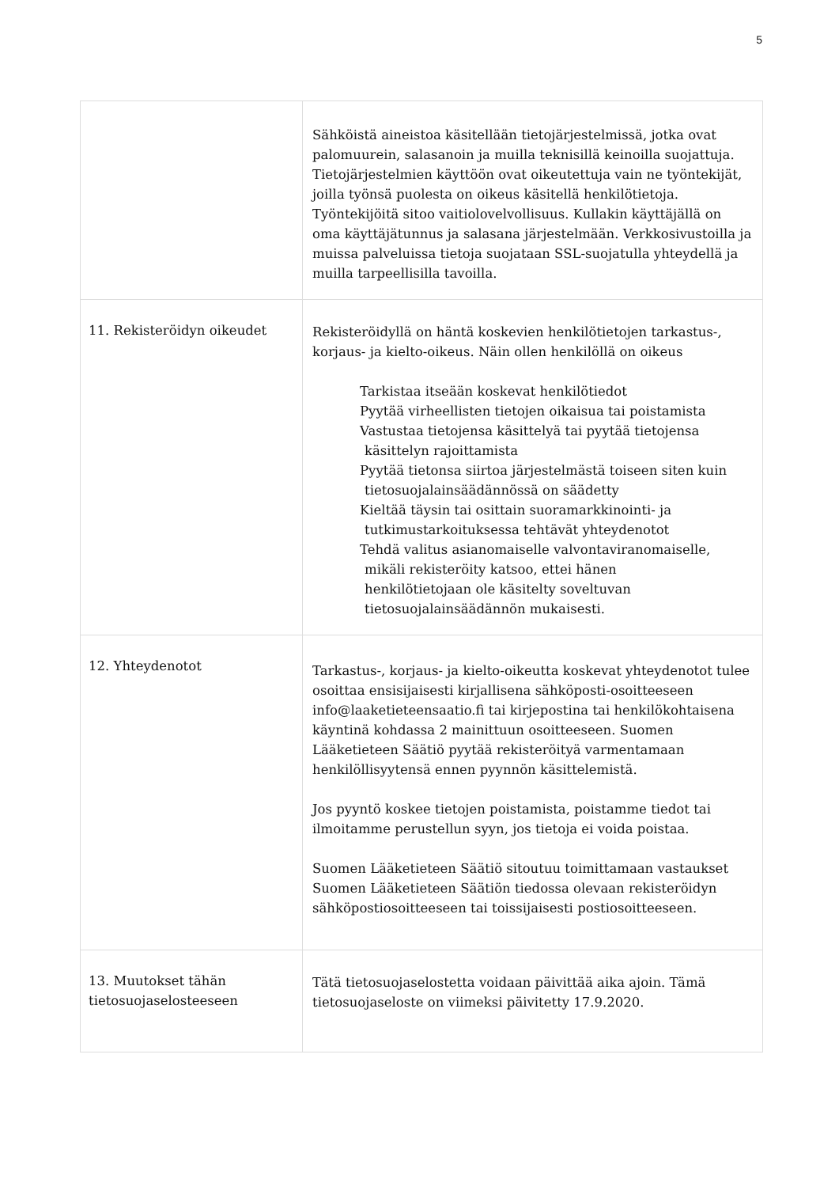5
| | Sähköistä aineistoa käsitellään tietojärjestelmissä, jotka ovat palomuurein, salasanoin ja muilla teknisillä keinoilla suojattuja. Tietojärjestelmien käyttöön ovat oikeutettuja vain ne työntekijät, joilla työnsä puolesta on oikeus käsitellä henkilötietoja. Työntekijöitä sitoo vaitiolovelvollisuus. Kullakin käyttäjällä on oma käyttäjätunnus ja salasana järjestelmään. Verkkosivustoilla ja muissa palveluissa tietoja suojataan SSL-suojatulla yhteydellä ja muilla tarpeellisilla tavoilla. |
| 11. Rekisteröidyn oikeudet | Rekisteröidyllä on häntä koskevien henkilötietojen tarkastus-, korjaus- ja kielto-oikeus. Näin ollen henkilöllä on oikeus Tarkistaa itseään koskevat henkilötiedot Pyytää virheellisten tietojen oikaisua tai poistamista Vastustaa tietojensa käsittelyä tai pyytää tietojensa käsittelyn rajoittamista Pyytää tietonsa siirtoa järjestelmästä toiseen siten kuin tietosuojalainsäädännössä on säädetty Kieltää täysin tai osittain suoramarkkinointi- ja tutkimustarkoituksessa tehtävät yhteydenotot Tehdä valitus asianomaiselle valvontaviranomaiselle, mikäli rekisteröity katsoo, ettei hänen henkilötietojaan ole käsitelty soveltuvan tietosuojalainsäädännön mukaisesti. |
| 12. Yhteydenotot | Tarkastus-, korjaus- ja kielto-oikeutta koskevat yhteydenotot tulee osoittaa ensisijaisesti kirjallisena sähköposti-osoitteeseen info@laaketieteensaatio.fi tai kirjepostina tai henkilökohtaisena käyntinä kohdassa 2 mainittuun osoitteeseen. Suomen Lääketieteen Säätiö pyytää rekisteröityä varmentamaan henkilöllisyytensä ennen pyynnön käsittelemistä. Jos pyyntö koskee tietojen poistamista, poistamme tiedot tai ilmoitamme perustellun syyn, jos tietoja ei voida poistaa. Suomen Lääketieteen Säätiö sitoutuu toimittamaan vastaukset Suomen Lääketieteen Säätiön tiedossa olevaan rekisteröidyn sähköpostiosoitteeseen tai toissijaisesti postiosoitteeseen. |
| 13. Muutokset tähän tietosuojaselosteeseen | Tätä tietosuojaselostetta voidaan päivittää aika ajoin. Tämä tietosuojaseloste on viimeksi päivitetty 17.9.2020. |